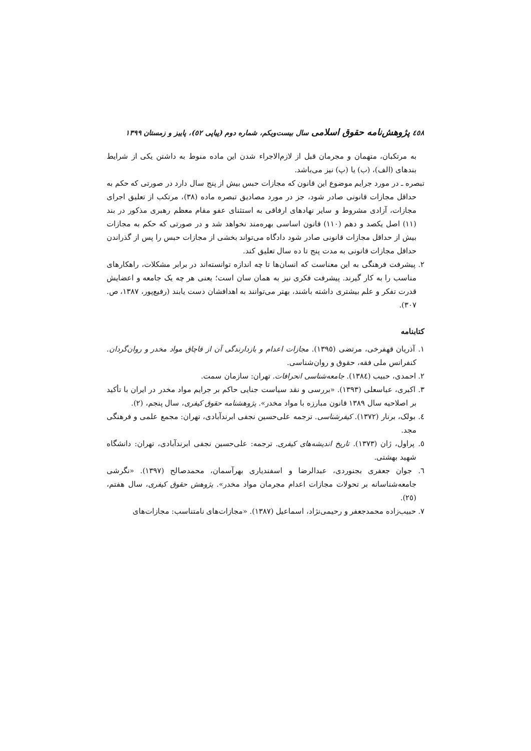٤٥٨ پژوهش‌نامه حقوق اسلامی سال بیست‌ویکم، شماره دوم (پیاپی ٥٢)، پاییز و زمستان ١٣٩٩
به مرتکبان، متهمان و مجرمان قبل از لازم‌الاجراء شدن این ماده منوط به داشتن یکی از شرایط بندهای (الف)، (ب) یا (پ) نیز می‌باشد.
تبصره ـ در مورد جرایم موضوع این قانون که مجازات حبس بیش از پنج سال دارد در صورتی که حکم به حداقل مجازات قانونی صادر شود، جز در مورد مصادیق تبصره ماده (٣٨)، مرتکب از تعلیق اجرای مجازات، آزادی مشروط و سایر نهادهای ارفاقی به استثنای عفو مقام معظم رهبری مذکور در بند (١١) اصل یکصد و دهم (١١٠) قانون اساسی بهره‌مند نخواهد شد و در صورتی که حکم به مجازات بیش از حداقل مجازات قانونی صادر شود دادگاه می‌تواند بخشی از مجازات حبس را پس از گذراندن حداقل مجازات قانونی به مدت پنج تا ده سال تعلیق کند.
٢. پیشرفت فرهنگی به این معناست که انسان‌ها تا چه اندازه توانسته‌اند در برابر مشکلات، راهکارهای مناسب را به کار گیرند. پیشرفت فکری نیز به همان سان است؛ یعنی هر چه یک جامعه و اعضایش قدرت تفکر و علم بیشتری داشته باشند، بهتر می‌توانند به اهدافشان دست یابند (رفیع‌پور، ١٣٨٧، ص. ٣٠٧).
کتابنامه
١. آذریان قهفرخی، مرتضی (١٣٩٥). مجازات اعدام و بازدارندگی آن از قاچاق مواد مخدر و روان‌گردان. کنفرانس ملی فقه، حقوق و روان‌شناسی.
٢. احمدی، حبیب (١٣٨٤). جامعه‌شناسی انحرافات. تهران: سازمان سمت.
٣. اکبری، عباسعلی (١٣٩٣). «بررسی و نقد سیاست جنایی حاکم بر جرایم مواد مخدر در ایران با تأکید بر اصلاحیه سال ١٣٨٩ قانون مبارزه با مواد مخدر». پژوهشنامه حقوق کیفری، سال پنجم، (٢).
٤. بولک، برنار (١٣٧٢). کیفرشناسی. ترجمه علی‌حسین نجفی ابرندآبادی، تهران: مجمع علمی و فرهنگی مجد.
٥. پراول، ژان (١٣٧٣). تاریخ اندیشه‌های کیفری. ترجمه: علی‌حسین نجفی ابرندآبادی، تهران: دانشگاه شهید بهشتی.
٦. جوان جعفری بجنوردی، عبدالرضا و اسفندیاری بهرآسمان، محمدصالح (١٣٩٧). «نگرشی جامعه‌شناسانه بر تحولات مجازات اعدام مجرمان مواد مخدر». پژوهش حقوق کیفری، سال هفتم، (٢٥).
٧. حبیب‌زاده محمدجعفر و رحیمی‌نژاد، اسماعیل (١٣٨٧). «مجازات‌های نامتناسب: مجازات‌های